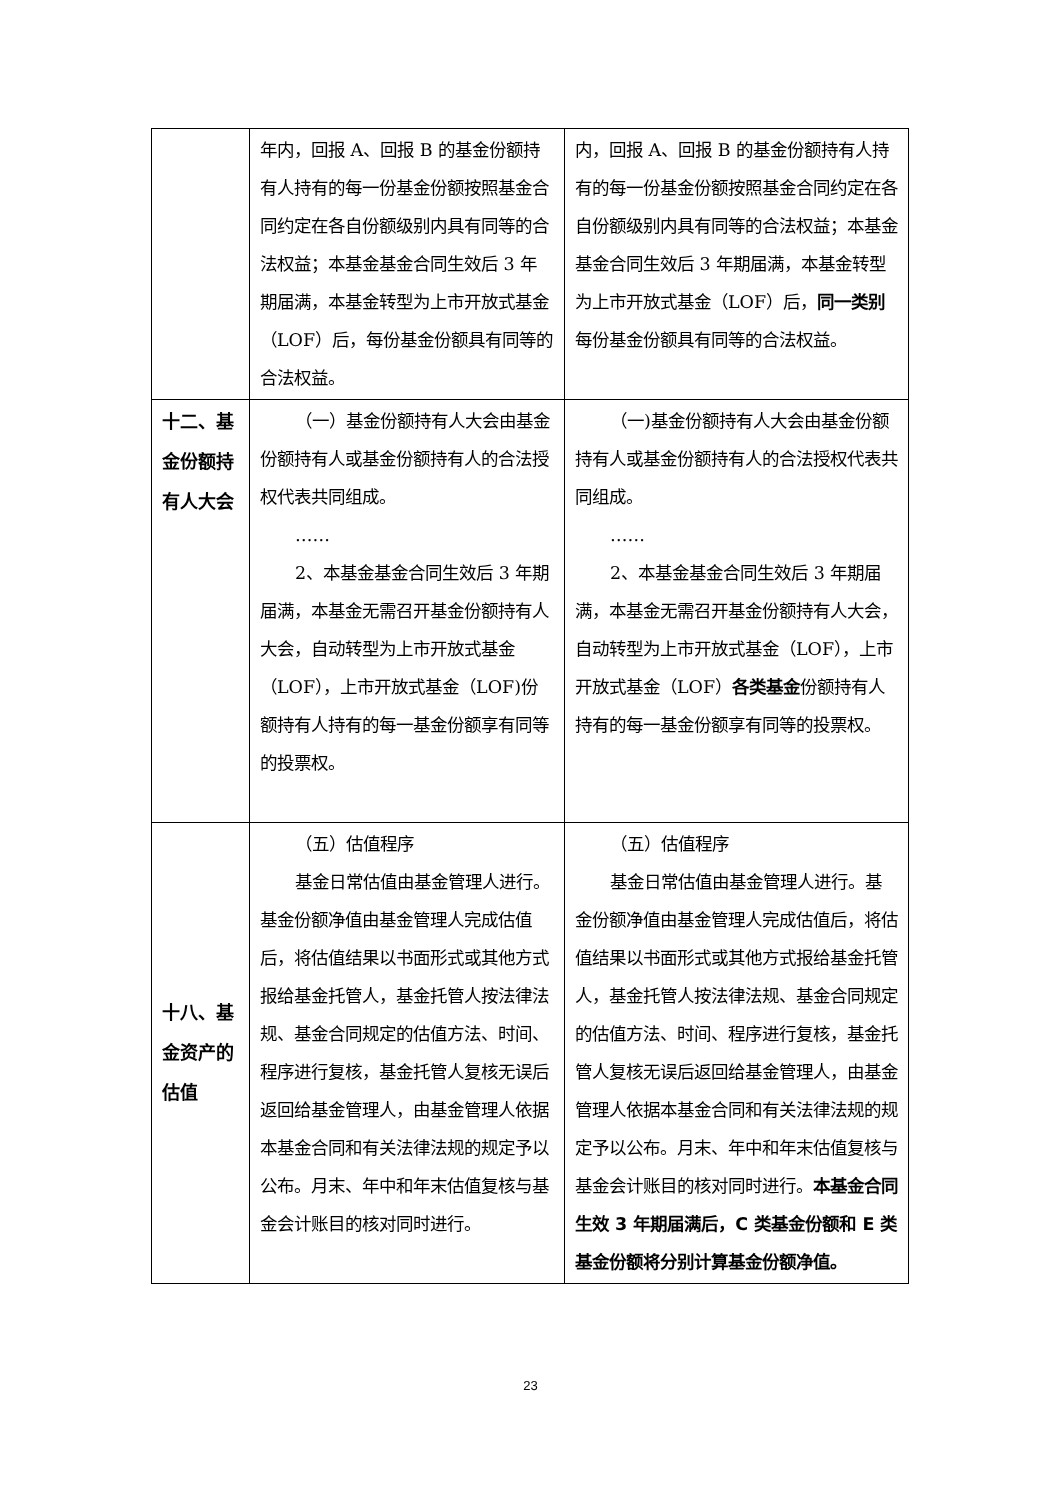| | 年内，回报 A、回报 B 的基金份额持有人持有的每一份基金份额按照基金合同约定在各自份额级别内具有同等的合法权益；本基金基金合同生效后 3 年期届满，本基金转型为上市开放式基金（LOF）后，每份基金份额具有同等的合法权益。 | 内，回报 A、回报 B 的基金份额持有人持有的每一份基金份额按照基金合同约定在各自份额级别内具有同等的合法权益；本基金基金合同生效后 3 年期届满，本基金转型为上市开放式基金（LOF）后， 同一类别 每份基金份额具有同等的合法权益。 |
| 十二、基金份额持有人大会 | （一）基金份额持有人大会由基金份额持有人或基金份额持有人的合法授权代表共同组成。 …… 2、本基金基金合同生效后 3 年期届满，本基金无需召开基金份额持有人大会，自动转型为上市开放式基金（LOF），上市开放式基金（LOF)份额持有人持有的每一基金份额享有同等的投票权。 | （一)基金份额持有人大会由基金份额持有人或基金份额持有人的合法授权代表共同组成。 …… 2、本基金基金合同生效后 3 年期届满，本基金无需召开基金份额持有人大会，自动转型为上市开放式基金（LOF），上市开放式基金（LOF） 各类基金 份额持有人持有的每一基金份额享有同等的投票权。 |
| 十八、基金资产的估值 | （五）估值程序 基金日常估值由基金管理人进行。基金份额净值由基金管理人完成估值后，将估值结果以书面形式或其他方式报给基金托管人，基金托管人按法律法规、基金合同规定的估值方法、时间、程序进行复核，基金托管人复核无误后返回给基金管理人，由基金管理人依据本基金合同和有关法律法规的规定予以公布。月末、年中和年末估值复核与基金会计账目的核对同时进行。 | （五）估值程序 基金日常估值由基金管理人进行。基金份额净值由基金管理人完成估值后，将估值结果以书面形式或其他方式报给基金托管人，基金托管人按法律法规、基金合同规定的估值方法、时间、程序进行复核，基金托管人复核无误后返回给基金管理人，由基金管理人依据本基金合同和有关法律法规的规定予以公布。月末、年中和年末估值复核与基金会计账目的核对同时进行。 本基金合同生效 3 年期届满后，C 类基金份额和 E 类基金份额将分别计算基金份额净值。 |
23